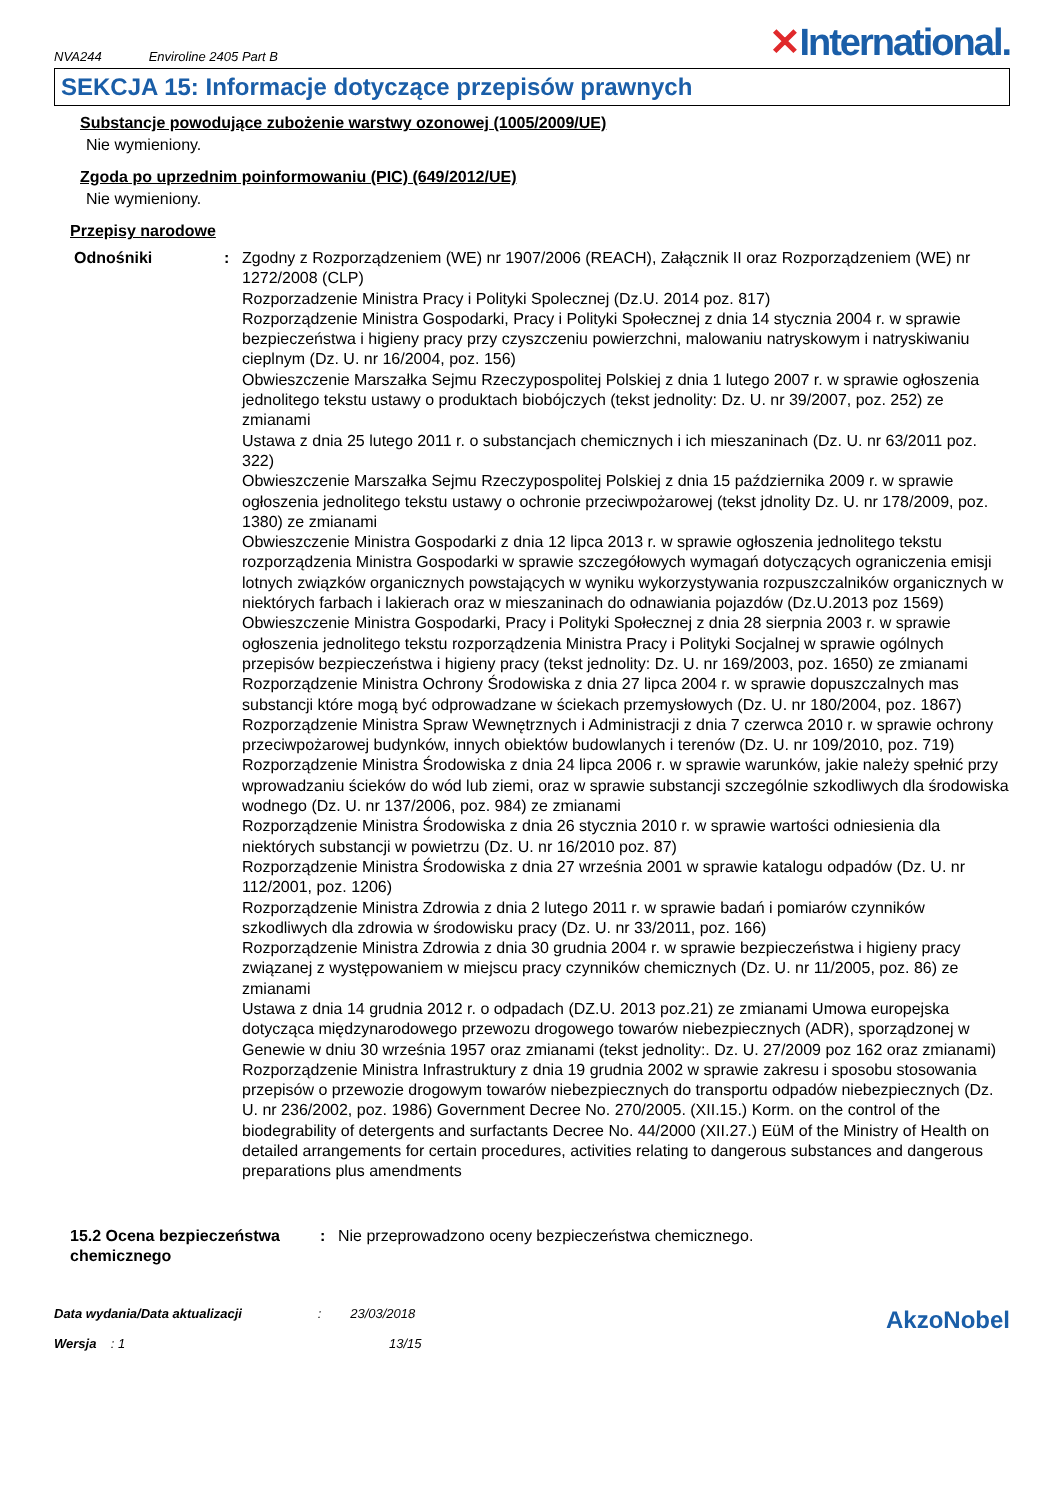NVA244 Enviroline 2405 Part B
✕International.
SEKCJA 15: Informacje dotyczące przepisów prawnych
Substancje powodujące zubożenie warstwy ozonowej (1005/2009/UE)
Nie wymieniony.
Zgoda po uprzednim poinformowaniu (PIC) (649/2012/UE)
Nie wymieniony.
Przepisy narodowe
Odnośniki : Zgodny z Rozporządzeniem (WE) nr 1907/2006 (REACH), Załącznik II oraz Rozporządzeniem (WE) nr 1272/2008 (CLP)
Rozporzadzenie Ministra Pracy i Polityki Spolecznej (Dz.U. 2014 poz. 817)
Rozporządzenie Ministra Gospodarki, Pracy i Polityki Społecznej z dnia 14 stycznia 2004 r. w sprawie bezpieczeństwa i higieny pracy przy czyszczeniu powierzchni, malowaniu natryskowym i natryskiwaniu cieplnym (Dz. U. nr 16/2004, poz. 156)
Obwieszczenie Marszałka Sejmu Rzeczypospolitej Polskiej z dnia 1 lutego 2007 r. w sprawie ogłoszenia jednolitego tekstu ustawy o produktach biobójczych (tekst jednolity: Dz. U. nr 39/2007, poz. 252) ze zmianami
Ustawa z dnia 25 lutego 2011 r. o substancjach chemicznych i ich mieszaninach (Dz. U. nr 63/2011 poz. 322)
Obwieszczenie Marszałka Sejmu Rzeczypospolitej Polskiej z dnia 15 października 2009 r. w sprawie ogłoszenia jednolitego tekstu ustawy o ochronie przeciwpożarowej (tekst jdnolity Dz. U. nr 178/2009, poz. 1380) ze zmianami
Obwieszczenie Ministra Gospodarki z dnia 12 lipca 2013 r. w sprawie ogłoszenia jednolitego tekstu rozporządzenia Ministra Gospodarki w sprawie szczegółowych wymagań dotyczących ograniczenia emisji lotnych związków organicznych powstających w wyniku wykorzystywania rozpuszczalników organicznych w niektórych farbach i lakierach oraz w mieszaninach do odnawiania pojazdów (Dz.U.2013 poz 1569)
Obwieszczenie Ministra Gospodarki, Pracy i Polityki Społecznej z dnia 28 sierpnia 2003 r. w sprawie ogłoszenia jednolitego tekstu rozporządzenia Ministra Pracy i Polityki Socjalnej w sprawie ogólnych przepisów bezpieczeństwa i higieny pracy (tekst jednolity: Dz. U. nr 169/2003, poz. 1650) ze zmianami
Rozporządzenie Ministra Ochrony Środowiska z dnia 27 lipca 2004 r. w sprawie dopuszczalnych mas substancji które mogą być odprowadzane w ściekach przemysłowych (Dz. U. nr 180/2004, poz. 1867)
Rozporządzenie Ministra Spraw Wewnętrznych i Administracji z dnia 7 czerwca 2010 r. w sprawie ochrony przeciwpożarowej budynków, innych obiektów budowlanych i terenów (Dz. U. nr 109/2010, poz. 719)
Rozporządzenie Ministra Środowiska z dnia 24 lipca 2006 r. w sprawie warunków, jakie należy spełnić przy wprowadzaniu ścieków do wód lub ziemi, oraz w sprawie substancji szczególnie szkodliwych dla środowiska wodnego (Dz. U. nr 137/2006, poz. 984) ze zmianami
Rozporządzenie Ministra Środowiska z dnia 26 stycznia 2010 r. w sprawie wartości odniesienia dla niektórych substancji w powietrzu (Dz. U. nr 16/2010 poz. 87)
Rozporządzenie Ministra Środowiska z dnia 27 września 2001 w sprawie katalogu odpadów (Dz. U. nr 112/2001, poz. 1206)
Rozporządzenie Ministra Zdrowia z dnia 2 lutego 2011 r. w sprawie badań i pomiarów czynników szkodliwych dla zdrowia w środowisku pracy (Dz. U. nr 33/2011, poz. 166)
Rozporządzenie Ministra Zdrowia z dnia 30 grudnia 2004 r. w sprawie bezpieczeństwa i higieny pracy związanej z występowaniem w miejscu pracy czynników chemicznych (Dz. U. nr 11/2005, poz. 86) ze zmianami
Ustawa z dnia 14 grudnia 2012 r. o odpadach (DZ.U. 2013 poz.21) ze zmianami Umowa europejska dotycząca międzynarodowego przewozu drogowego towarów niebezpiecznych (ADR), sporządzonej w Genewie w dniu 30 września 1957 oraz zmianami (tekst jednolity:. Dz. U. 27/2009 poz 162 oraz zmianami) Rozporządzenie Ministra Infrastruktury z dnia 19 grudnia 2002 w sprawie zakresu i sposobu stosowania przepisów o przewozie drogowym towarów niebezpiecznych do transportu odpadów niebezpiecznych (Dz. U. nr 236/2002, poz. 1986) Government Decree No. 270/2005. (XII.15.) Korm. on the control of the biodegrability of detergents and surfactants Decree No. 44/2000 (XII.27.) EüM of the Ministry of Health on detailed arrangements for certain procedures, activities relating to dangerous substances and dangerous preparations plus amendments
15.2 Ocena bezpieczeństwa chemicznego
: Nie przeprowadzono oceny bezpieczeństwa chemicznego.
Data wydania/Data aktualizacji : 23/03/2018
Wersja : 1 13/15
AkzoNobel